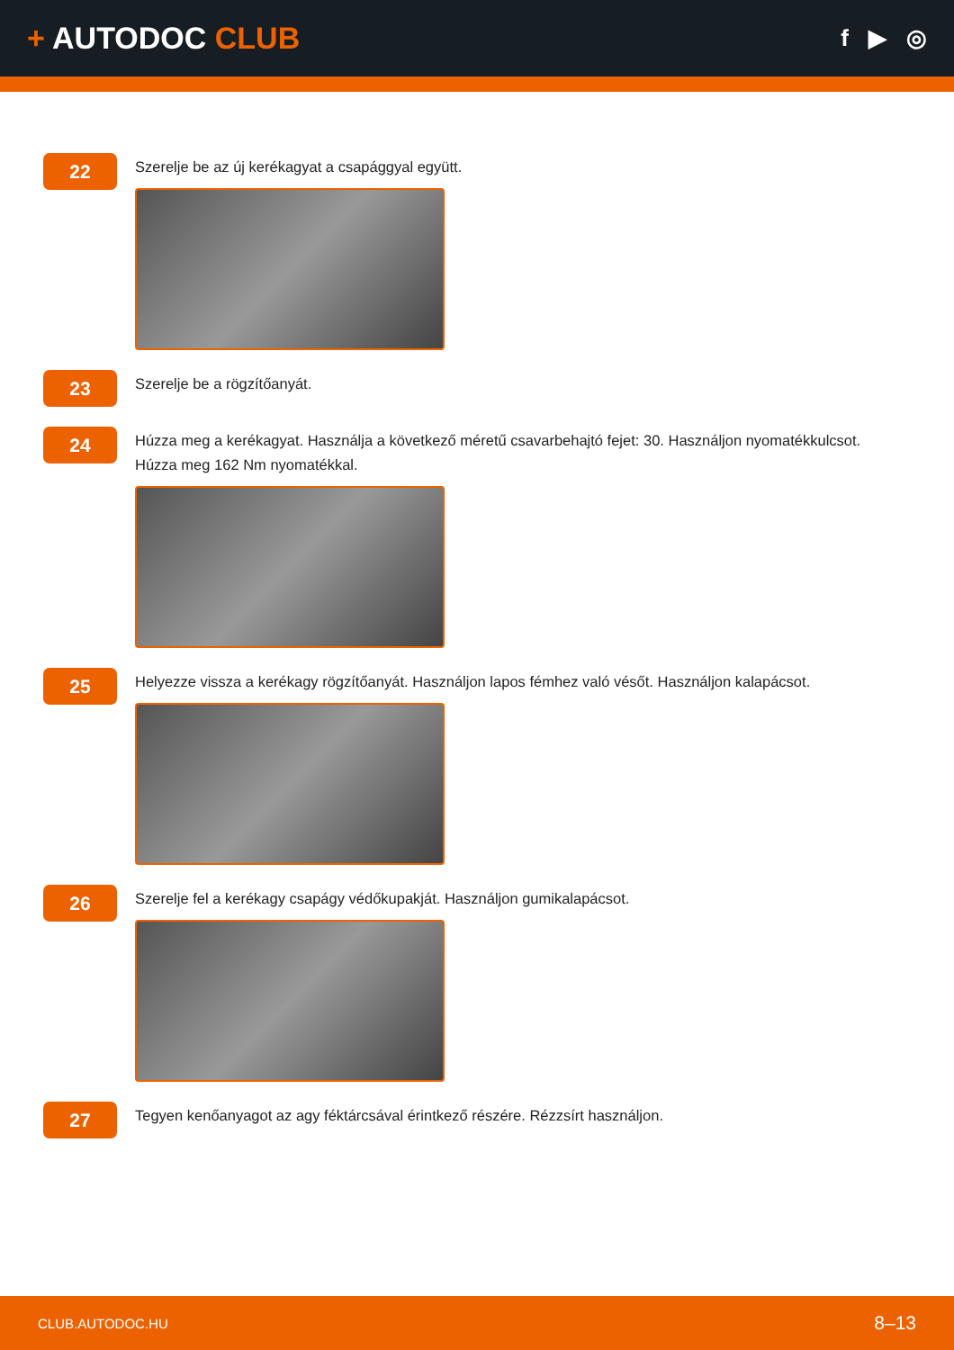+ AUTODOC CLUB
f ▶ ◎
22
Szerelje be az új kerékagyat a csapággyal együtt.
23
Szerelje be a rögzítőanyát.
24
Húzza meg a kerékagyat. Használja a következő méretű csavarbehajtó fejet: 30. Használjon nyomatékkulcsot. Húzza meg 162 Nm nyomatékkal.
25
Helyezze vissza a kerékagy rögzítőanyát. Használjon lapos fémhez való vésőt. Használjon kalapácsot.
26
Szerelje fel a kerékagy csapágy védőkupakját. Használjon gumikalapácsot.
27
Tegyen kenőanyagot az agy féktárcsával érintkező részére. Rézzsírt használjon.
CLUB.AUTODOC.HU 8–13